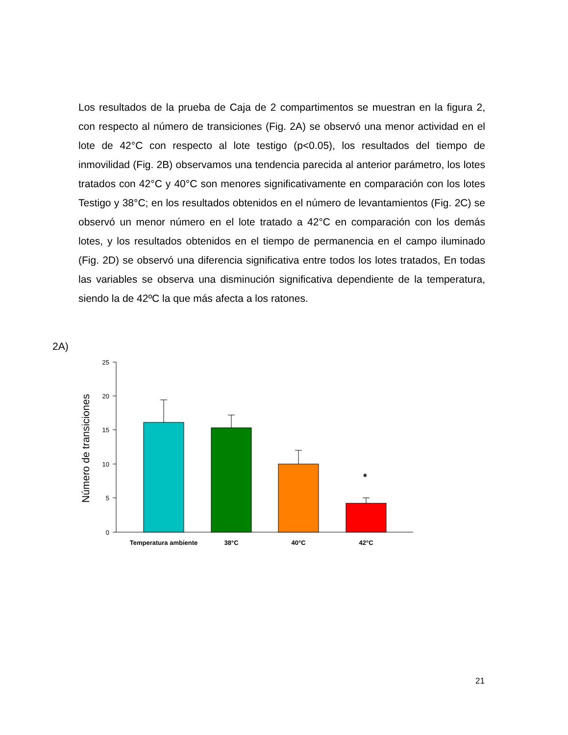Los resultados de la prueba de Caja de 2 compartimentos se muestran en la figura 2, con respecto al número de transiciones (Fig. 2A) se observó una menor actividad en el lote de 42°C con respecto al lote testigo (p<0.05), los resultados del tiempo de inmovilidad (Fig. 2B) observamos una tendencia parecida al anterior parámetro, los lotes tratados con 42°C y 40°C son menores significativamente en comparación con los lotes Testigo y 38°C; en los resultados obtenidos en el número de levantamientos (Fig. 2C) se observó un menor número en el lote tratado a 42°C en comparación con los demás lotes, y los resultados obtenidos en el tiempo de permanencia en el campo iluminado (Fig. 2D) se observó una diferencia significativa entre todos los lotes tratados, En todas las variables se observa una disminución significativa dependiente de la temperatura, siendo la de 42ºC la que más afecta a los ratones.
2A)
Número de transiciones
0
5
10
15
20
25
*
Temperatura ambiente
38°C
40°C
42°C
21